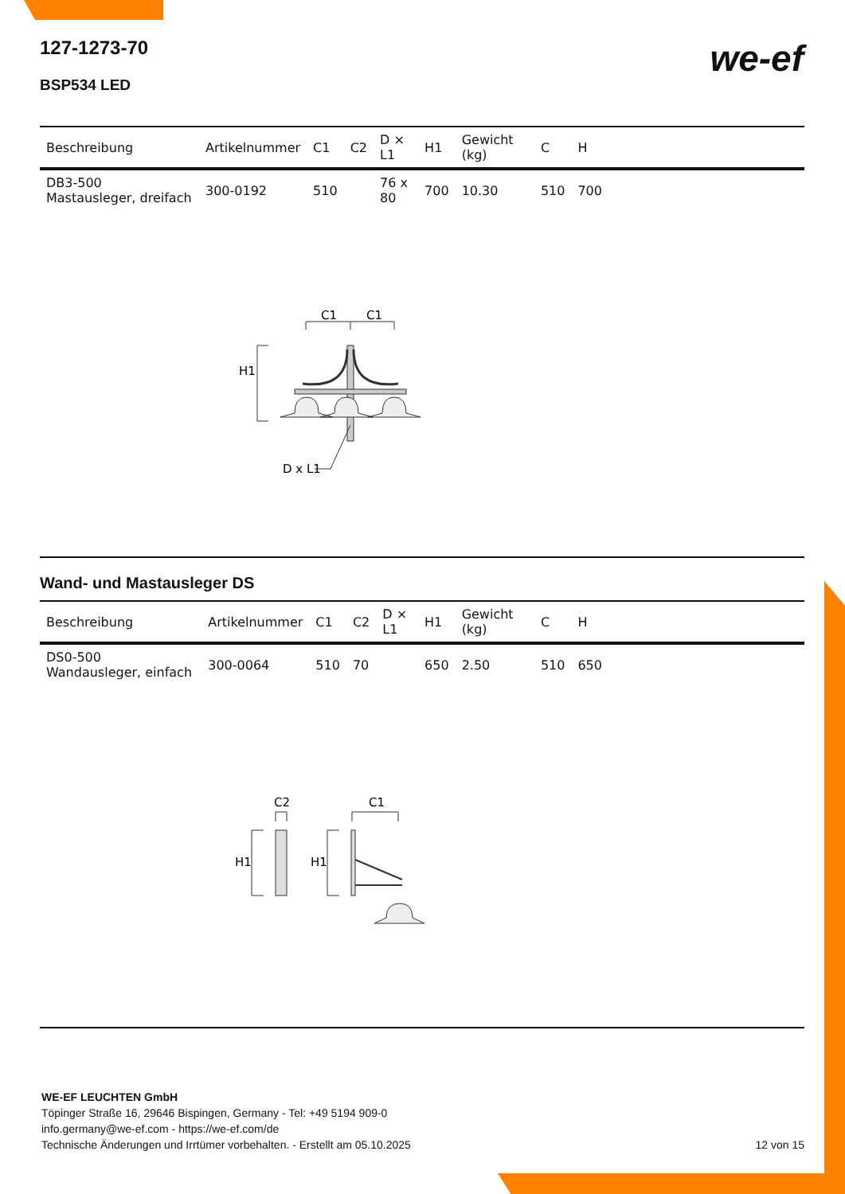we-ef
127-1273-70
BSP534 LED
| Beschreibung | Artikelnummer | C1 | C2 | D × L1 | H1 | Gewicht (kg) | C | H | |
| --- | --- | --- | --- | --- | --- | --- | --- | --- | --- |
| DB3-500 Mastausleger, dreifach | 300-0192 | 510 | | 76 x 80 | 700 | 10.30 | 510 | 700 | |
C1
C1
H1
D x L1
Wand- und Mastausleger DS
| Beschreibung | Artikelnummer | C1 | C2 | D × L1 | H1 | Gewicht (kg) | C | H | |
| --- | --- | --- | --- | --- | --- | --- | --- | --- | --- |
| DS0-500 Wandausleger, einfach | 300-0064 | 510 | 70 | | 650 | 2.50 | 510 | 650 | |
C2
C1
H1
H1
WE-EF LEUCHTEN GmbH
Töpinger Straße 16, 29646 Bispingen, Germany - Tel: +49 5194 909-0
info.germany@we-ef.com - https://we-ef.com/de
Technische Änderungen und Irrtümer vorbehalten. - Erstellt am 05.10.2025 12 von 15